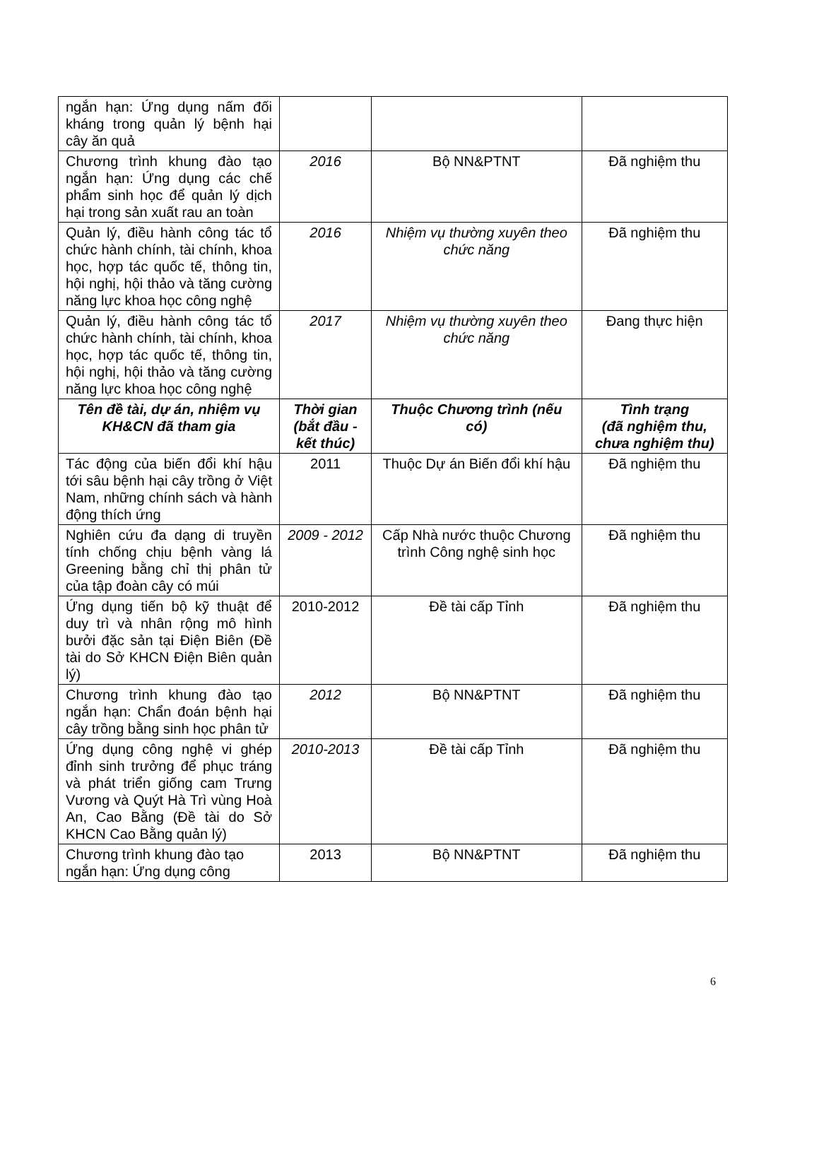| ngắn hạn: Ứng dụng nấm đối kháng trong quản lý bệnh hại cây ăn quả | | | |
| Chương trình khung đào tạo ngắn hạn: Ứng dụng các chế phẩm sinh học để quản lý dịch hại trong sản xuất rau an toàn | 2016 | Bộ NN&PTNT | Đã nghiệm thu |
| Quản lý, điều hành công tác tổ chức hành chính, tài chính, khoa học, hợp tác quốc tế, thông tin, hội nghị, hội thảo và tăng cường năng lực khoa học công nghệ | 2016 | Nhiệm vụ thường xuyên theo chức năng | Đã nghiệm thu |
| Quản lý, điều hành công tác tổ chức hành chính, tài chính, khoa học, hợp tác quốc tế, thông tin, hội nghị, hội thảo và tăng cường năng lực khoa học công nghệ | 2017 | Nhiệm vụ thường xuyên theo chức năng | Đang thực hiện |
| Tên đề tài, dự án, nhiệm vụ KH&CN đã tham gia | Thời gian (bắt đầu - kết thúc) | Thuộc Chương trình (nếu có) | Tình trạng (đã nghiệm thu, chưa nghiệm thu) |
| Tác động của biến đổi khí hậu tới sâu bệnh hại cây trồng ở Việt Nam, những chính sách và hành động thích ứng | 2011 | Thuộc Dự án Biến đổi khí hậu | Đã nghiệm thu |
| Nghiên cứu đa dạng di truyền tính chống chịu bệnh vàng lá Greening bằng chỉ thị phân tử của tập đoàn cây có múi | 2009 - 2012 | Cấp Nhà nước thuộc Chương trình Công nghệ sinh học | Đã nghiệm thu |
| Ứng dụng tiến bộ kỹ thuật để duy trì và nhân rộng mô hình bưởi đặc sản tại Điện Biên (Đề tài do Sở KHCN Điện Biên quản lý) | 2010-2012 | Đề tài cấp Tỉnh | Đã nghiệm thu |
| Chương trình khung đào tạo ngắn hạn: Chẩn đoán bệnh hại cây trồng bằng sinh học phân tử | 2012 | Bộ NN&PTNT | Đã nghiệm thu |
| Ứng dụng công nghệ vi ghép đỉnh sinh trưởng để phục tráng và phát triển giống cam Trưng Vương và Quýt Hà Trì vùng Hoà An, Cao Bằng (Đề tài do Sở KHCN Cao Bằng quản lý) | 2010-2013 | Đề tài cấp Tỉnh | Đã nghiệm thu |
| Chương trình khung đào tạo ngắn hạn: Ứng dụng công | 2013 | Bộ NN&PTNT | Đã nghiệm thu |
6